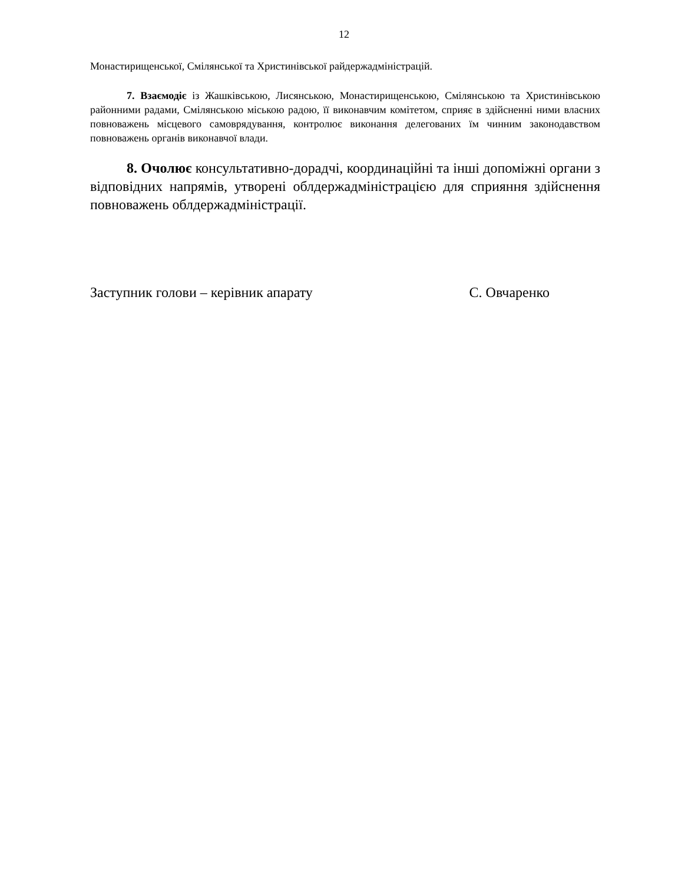12
Монастирищенської, Смілянської та Христинівської райдержадміністрацій.
7. Взаємодіє із Жашківською, Лисянською, Монастирищенською, Смілянською та Христинівською районними радами, Смілянською міською радою, її виконавчим комітетом, сприяє в здійсненні ними власних повноважень місцевого самоврядування, контролює виконання делегованих їм чинним законодавством повноважень органів виконавчої влади.
8. Очолює консультативно-дорадчі, координаційні та інші допоміжні органи з відповідних напрямів, утворені облдержадміністрацією для сприяння здійснення повноважень облдержадміністрації.
Заступник голови – керівник апарату С. Овчаренко